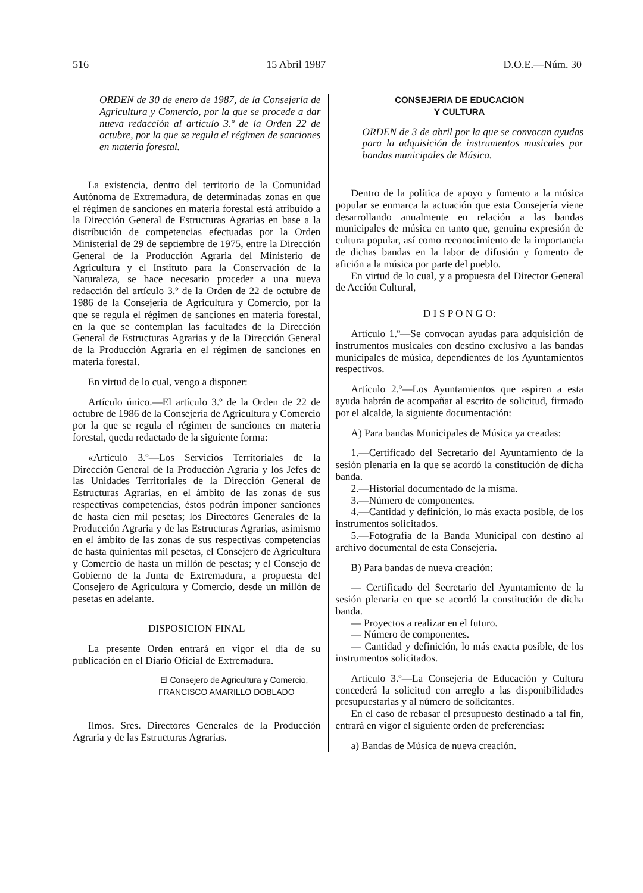516 15 Abril 1987 D.O.E.—Núm. 30
ORDEN de 30 de enero de 1987, de la Consejería de Agricultura y Comercio, por la que se procede a dar nueva redacción al artículo 3.º de la Orden 22 de octubre, por la que se regula el régimen de sanciones en materia forestal.
La existencia, dentro del territorio de la Comunidad Autónoma de Extremadura, de determinadas zonas en que el régimen de sanciones en materia forestal está atribuido a la Dirección General de Estructuras Agrarias en base a la distribución de competencias efectuadas por la Orden Ministerial de 29 de septiembre de 1975, entre la Dirección General de la Producción Agraria del Ministerio de Agricultura y el Instituto para la Conservación de la Naturaleza, se hace necesario proceder a una nueva redacción del artículo 3.º de la Orden de 22 de octubre de 1986 de la Consejería de Agricultura y Comercio, por la que se regula el régimen de sanciones en materia forestal, en la que se contemplan las facultades de la Dirección General de Estructuras Agrarias y de la Dirección General de la Producción Agraria en el régimen de sanciones en materia forestal.
En virtud de lo cual, vengo a disponer:
Artículo único.—El artículo 3.º de la Orden de 22 de octubre de 1986 de la Consejería de Agricultura y Comercio por la que se regula el régimen de sanciones en materia forestal, queda redactado de la siguiente forma:
«Artículo 3.º—Los Servicios Territoriales de la Dirección General de la Producción Agraria y los Jefes de las Unidades Territoriales de la Dirección General de Estructuras Agrarias, en el ámbito de las zonas de sus respectivas competencias, éstos podrán imponer sanciones de hasta cien mil pesetas; los Directores Generales de la Producción Agraria y de las Estructuras Agrarias, asimismo en el ámbito de las zonas de sus respectivas competencias de hasta quinientas mil pesetas, el Consejero de Agricultura y Comercio de hasta un millón de pesetas; y el Consejo de Gobierno de la Junta de Extremadura, a propuesta del Consejero de Agricultura y Comercio, desde un millón de pesetas en adelante.
DISPOSICION FINAL
La presente Orden entrará en vigor el día de su publicación en el Diario Oficial de Extremadura.
El Consejero de Agricultura y Comercio,
FRANCISCO AMARILLO DOBLADO
Ilmos. Sres. Directores Generales de la Producción Agraria y de las Estructuras Agrarias.
CONSEJERIA DE EDUCACION
Y CULTURA
ORDEN de 3 de abril por la que se convocan ayudas para la adquisición de instrumentos musicales por bandas municipales de Música.
Dentro de la política de apoyo y fomento a la música popular se enmarca la actuación que esta Consejería viene desarrollando anualmente en relación a las bandas municipales de música en tanto que, genuina expresión de cultura popular, así como reconocimiento de la importancia de dichas bandas en la labor de difusión y fomento de afición a la música por parte del pueblo.
En virtud de lo cual, y a propuesta del Director General de Acción Cultural,
D I S P O N G O:
Artículo 1.º—Se convocan ayudas para adquisición de instrumentos musicales con destino exclusivo a las bandas municipales de música, dependientes de los Ayuntamientos respectivos.
Artículo 2.º—Los Ayuntamientos que aspiren a esta ayuda habrán de acompañar al escrito de solicitud, firmado por el alcalde, la siguiente documentación:
A) Para bandas Municipales de Música ya creadas:
1.—Certificado del Secretario del Ayuntamiento de la sesión plenaria en la que se acordó la constitución de dicha banda.
2.—Historial documentado de la misma.
3.—Número de componentes.
4.—Cantidad y definición, lo más exacta posible, de los instrumentos solicitados.
5.—Fotografía de la Banda Municipal con destino al archivo documental de esta Consejería.
B) Para bandas de nueva creación:
— Certificado del Secretario del Ayuntamiento de la sesión plenaria en que se acordó la constitución de dicha banda.
— Proyectos a realizar en el futuro.
— Número de componentes.
— Cantidad y definición, lo más exacta posible, de los instrumentos solicitados.
Artículo 3.º—La Consejería de Educación y Cultura concederá la solicitud con arreglo a las disponibilidades presupuestarias y al número de solicitantes.
En el caso de rebasar el presupuesto destinado a tal fin, entrará en vigor el siguiente orden de preferencias:
a) Bandas de Música de nueva creación.